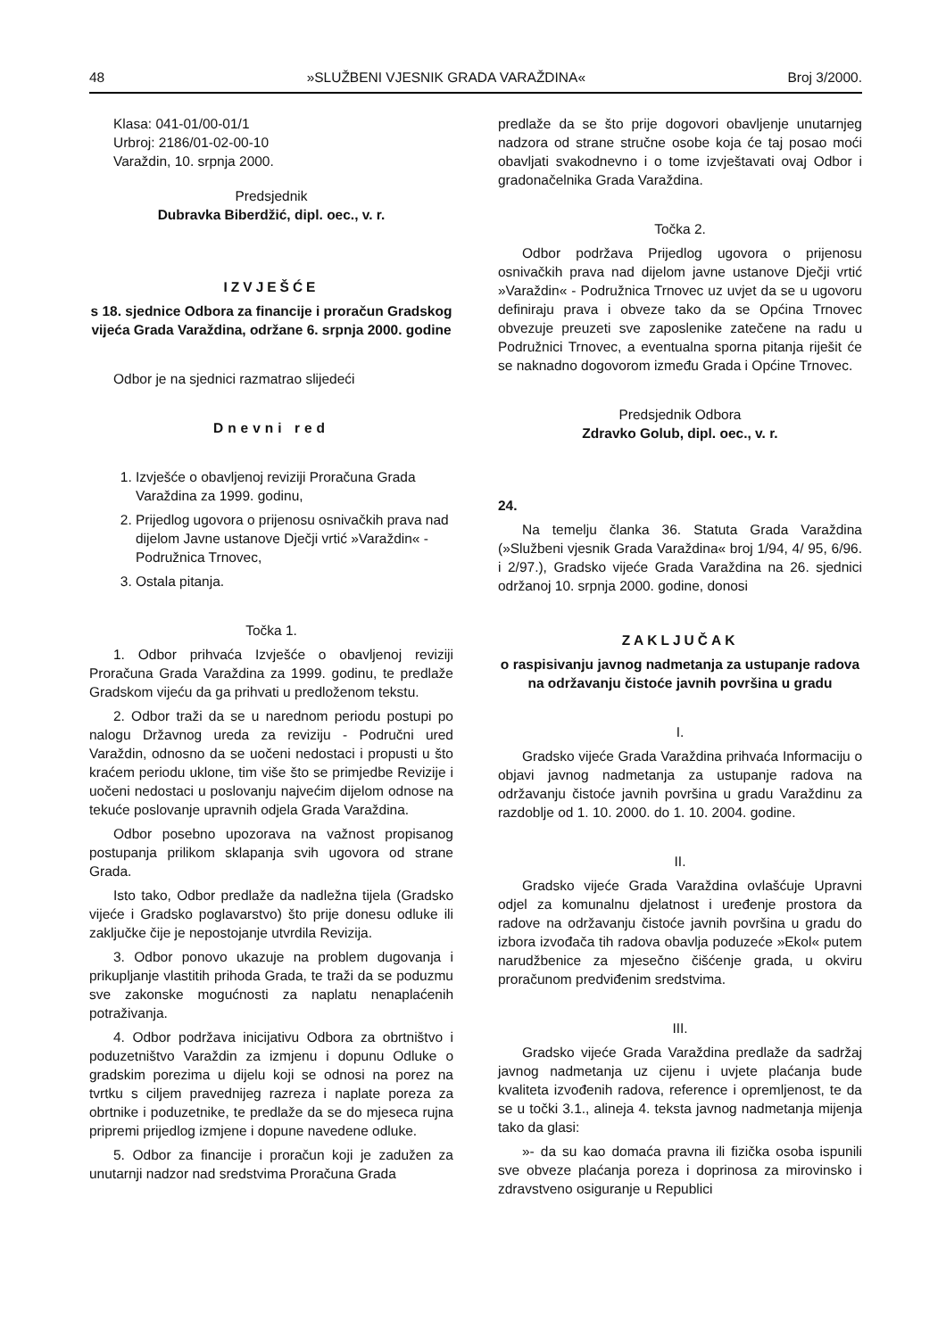48 »SLUŽBENI VJESNIK GRADA VARAŽDINA« Broj 3/2000.
Klasa: 041-01/00-01/1
Urbroj: 2186/01-02-00-10
Varaždin, 10. srpnja 2000.
Predsjednik
Dubravka Biberdžić, dipl. oec., v. r.
IZVJEŠĆE
s 18. sjednice Odbora za financije i proračun Gradskog vijeća Grada Varaždina, održane 6. srpnja 2000. godine
Odbor je na sjednici razmatrao slijedeći
Dnevni red
1. Izvješće o obavljenoj reviziji Proračuna Grada Varaždina za 1999. godinu,
2. Prijedlog ugovora o prijenosu osnivačkih prava nad dijelom Javne ustanove Dječji vrtić »Varaždin« - Podružnica Trnovec,
3. Ostala pitanja.
Točka 1.
1. Odbor prihvaća Izvješće o obavljenoj reviziji Proračuna Grada Varaždina za 1999. godinu, te predlaže Gradskom vijeću da ga prihvati u predloženom tekstu.
2. Odbor traži da se u narednom periodu postupi po nalogu Državnog ureda za reviziju - Područni ured Varaždin, odnosno da se uočeni nedostaci i propusti u što kraćem periodu uklone, tim više što se primjedbe Revizije i uočeni nedostaci u poslovanju najvećim dijelom odnose na tekuće poslovanje upravnih odjela Grada Varaždina.
Odbor posebno upozorava na važnost propisanog postupanja prilikom sklapanja svih ugovora od strane Grada.
Isto tako, Odbor predlaže da nadležna tijela (Gradsko vijeće i Gradsko poglavarstvo) što prije donesu odluke ili zaključke čije je nepostojanje utvrdila Revizija.
3. Odbor ponovo ukazuje na problem dugovanja i prikupljanje vlastitih prihoda Grada, te traži da se poduzmu sve zakonske mogućnosti za naplatu nenaplaćenih potraživanja.
4. Odbor podržava inicijativu Odbora za obrtništvo i poduzetništvo Varaždin za izmjenu i dopunu Odluke o gradskim porezima u dijelu koji se odnosi na porez na tvrtku s ciljem pravednijeg razreza i naplate poreza za obrtnike i poduzetnike, te predlaže da se do mjeseca rujna pripremi prijedlog izmjene i dopune navedene odluke.
5. Odbor za financije i proračun koji je zadužen za unutarnji nadzor nad sredstvima Proračuna Grada
predlaže da se što prije dogovori obavljenje unutarnjeg nadzora od strane stručne osobe koja će taj posao moći obavljati svakodnevno i o tome izvještavati ovaj Odbor i gradonačelnika Grada Varaždina.
Točka 2.
Odbor podržava Prijedlog ugovora o prijenosu osnivačkih prava nad dijelom javne ustanove Dječji vrtić »Varaždin« - Podružnica Trnovec uz uvjet da se u ugovoru definiraju prava i obveze tako da se Općina Trnovec obvezuje preuzeti sve zaposlenike zatečene na radu u Podružnici Trnovec, a eventualna sporna pitanja riješit će se naknadno dogovorom između Grada i Općine Trnovec.
Predsjednik Odbora
Zdravko Golub, dipl. oec., v. r.
24.
Na temelju članka 36. Statuta Grada Varaždina (»Službeni vjesnik Grada Varaždina« broj 1/94, 4/ 95, 6/96. i 2/97.), Gradsko vijeće Grada Varaždina na 26. sjednici održanoj 10. srpnja 2000. godine, donosi
ZAKLJUČAK
o raspisivanju javnog nadmetanja za ustupanje radova na održavanju čistoće javnih površina u gradu
I.
Gradsko vijeće Grada Varaždina prihvaća Informaciju o objavi javnog nadmetanja za ustupanje radova na održavanju čistoće javnih površina u gradu Varaždinu za razdoblje od 1. 10. 2000. do 1. 10. 2004. godine.
II.
Gradsko vijeće Grada Varaždina ovlašćuje Upravni odjel za komunalnu djelatnost i uređenje prostora da radove na održavanju čistoće javnih površina u gradu do izbora izvođača tih radova obavlja poduzeće »Ekol« putem narudžbenice za mjesečno čišćenje grada, u okviru proračunom predviđenim sredstvima.
III.
Gradsko vijeće Grada Varaždina predlaže da sadržaj javnog nadmetanja uz cijenu i uvjete plaćanja bude kvaliteta izvođenih radova, reference i opremljenost, te da se u točki 3.1., alineja 4. teksta javnog nadmetanja mijenja tako da glasi:
»- da su kao domaća pravna ili fizička osoba ispunili sve obveze plaćanja poreza i doprinosa za mirovinsko i zdravstveno osiguranje u Republici